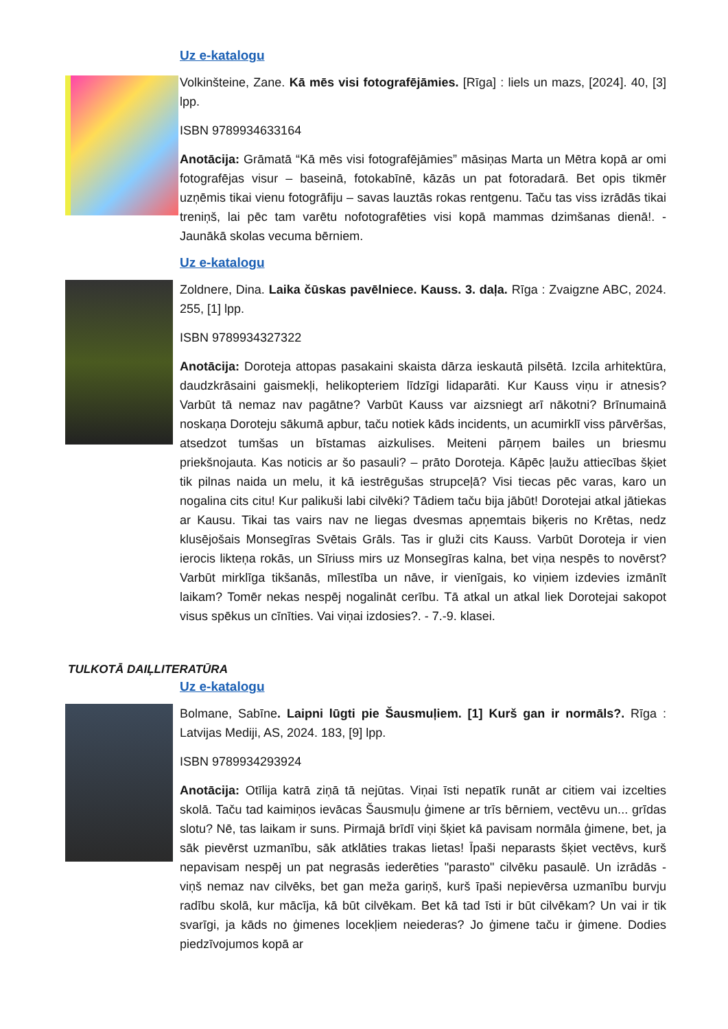Uz e-katalogu
Volkinšteine, Zane. Kā mēs visi fotografējāmies. [Rīga] : liels un mazs, [2024]. 40, [3] lpp.
ISBN 9789934633164
Anotācija: Grāmatā “Kā mēs visi fotografējāmies” māsiņas Marta un Mētra kopā ar omi fotografējas visur – baseinā, fotokabīnē, kāzās un pat fotoradarā. Bet opis tikmēr uzņēmis tikai vienu fotogrāfiju – savas lauztās rokas rentgenu. Taču tas viss izrādās tikai treniņš, lai pēc tam varētu nofotografēties visi kopā mammas dzimšanas dienā!. - Jaunākā skolas vecuma bērniem.
Uz e-katalogu
Zoldnere, Dina. Laika čūskas pavēlniece. Kauss. 3. daļa. Rīga : Zvaigzne ABC, 2024. 255, [1] lpp.
ISBN 9789934327322
Anotācija: Doroteja attopas pasakaini skaista dārza ieskautā pilsētā. Izcila arhitektūra, daudzkrāsaini gaismekļi, helikopteriem līdzīgi lidaparāti. Kur Kauss viņu ir atnesis? Varbūt tā nemaz nav pagātne? Varbūt Kauss var aizsniegt arī nākotni? Brīnumainā noskaņa Doroteju sākumā apbur, taču notiek kāds incidents, un acumirklī viss pārvēršas, atsedzot tumšas un bīstamas aizkulises. Meiteni pārņem bailes un briesmu priekšnojauta. Kas noticis ar šo pasauli? – prāto Doroteja. Kāpēc ļaužu attiecības šķiet tik pilnas naida un melu, it kā iestrēgušas strupceļā? Visi tiecas pēc varas, karo un nogalina cits citu! Kur palikuši labi cilvēki? Tādiem taču bija jābūt! Dorotejai atkal jātiekas ar Kausu. Tikai tas vairs nav ne liegas dvesmas apņemtais biķeris no Krētas, nedz klusējošais Monsegīras Svētais Grāls. Tas ir gluži cits Kauss. Varbūt Doroteja ir vien ierocis likteņa rokās, un Sīriuss mirs uz Monsegīras kalna, bet viņa nespēs to novērst? Varbūt mirklīga tikšanās, mīlestība un nāve, ir vienīgais, ko viņiem izdevies izmānīt laikam? Tomēr nekas nespēj nogalināt cerību. Tā atkal un atkal liek Dorotejai sakopot visus spēkus un cīnīties. Vai viņai izdosies?. - 7.-9. klasei.
TULKOTĀ DAIĻLITERATŪRA
Uz e-katalogu
Bolmane, Sabīne. Laipni lūgti pie Šausmuļiem. [1] Kurš gan ir normāls?. Rīga : Latvijas Mediji, AS, 2024. 183, [9] lpp.
ISBN 9789934293924
Anotācija: Otīlija katrā ziņā tā nejūtas. Viņai īsti nepatīk runāt ar citiem vai izcelties skolā. Taču tad kaimiņos ievācas Šausmuļu ģimene ar trīs bērniem, vectēvu un... grīdas slotu? Nē, tas laikam ir suns. Pirmajā brīdī viņi šķiet kā pavisam normāla ģimene, bet, ja sāk pievērst uzmanību, sāk atklāties trakas lietas! Īpaši neparasts šķiet vectēvs, kurš nepavisam nespēj un pat negrasās iederēties "parasto" cilvēku pasaulē. Un izrādās - viņš nemaz nav cilvēks, bet gan meža gariņš, kurš īpaši nepievērsa uzmanību burvju radību skolā, kur mācīja, kā būt cilvēkam. Bet kā tad īsti ir būt cilvēkam? Un vai ir tik svarīgi, ja kāds no ģimenes locekļiem neiederas? Jo ģimene taču ir ģimene. Dodies piedzīvojumos kopā ar